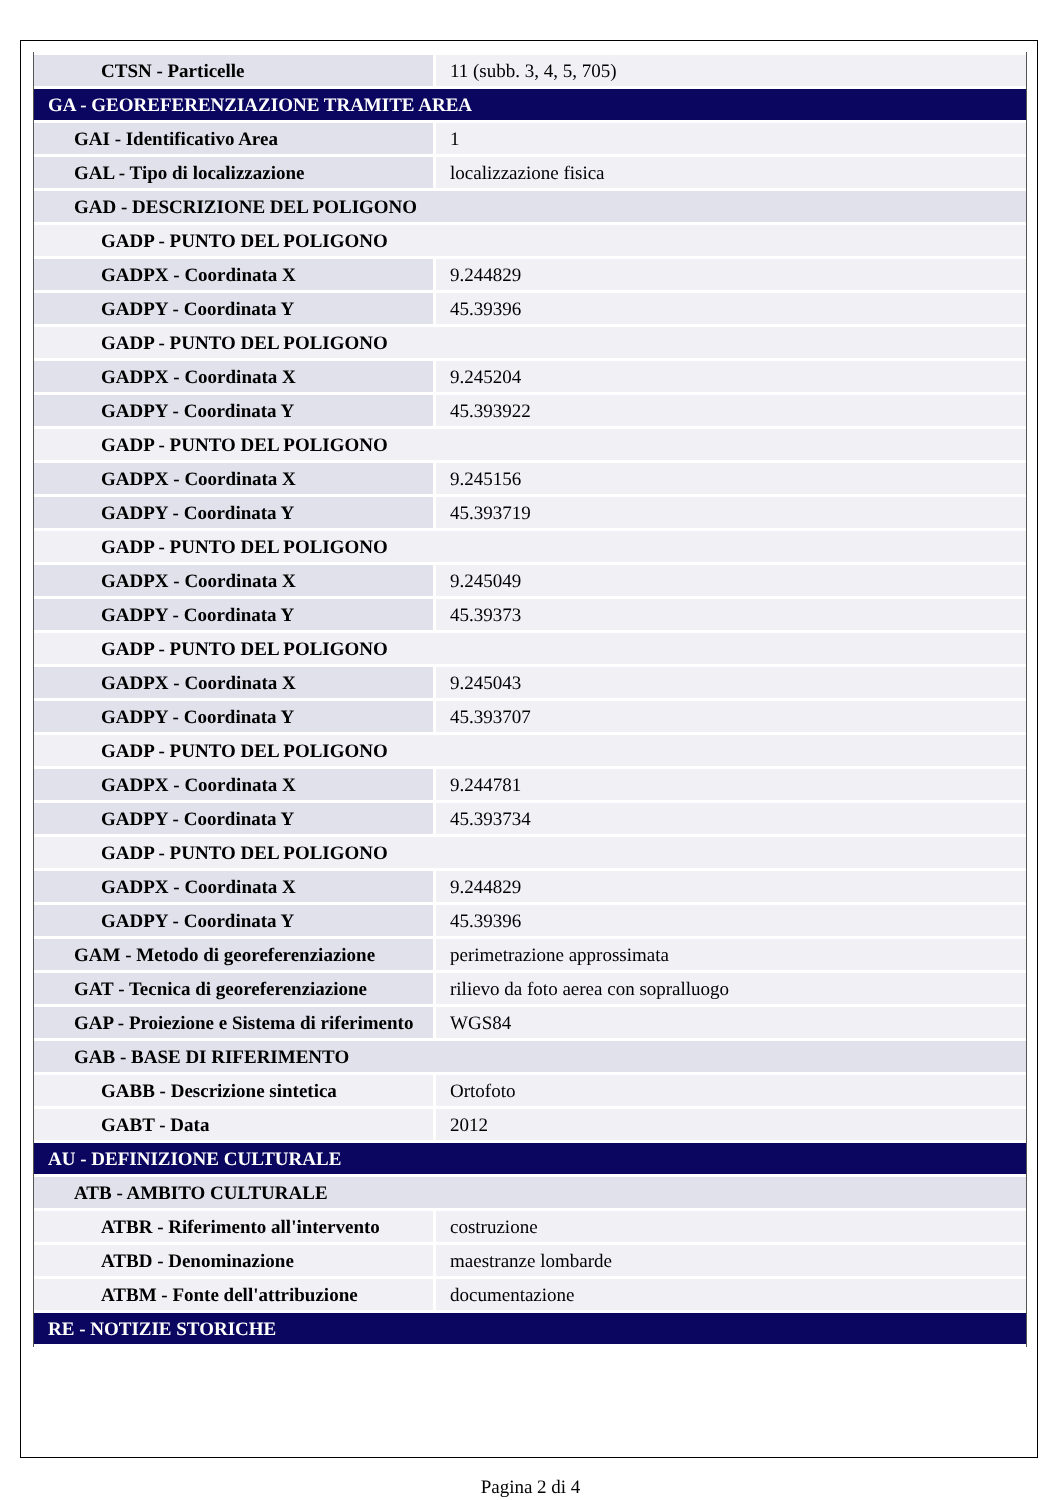| CTSN - Particelle | 11 (subb. 3, 4, 5, 705) |
| GA - GEOREFERENZIAZIONE TRAMITE AREA | |
| GAI - Identificativo Area | 1 |
| GAL - Tipo di localizzazione | localizzazione fisica |
| GAD - DESCRIZIONE DEL POLIGONO | |
| GADP - PUNTO DEL POLIGONO | |
| GADPX - Coordinata X | 9.244829 |
| GADPY - Coordinata Y | 45.39396 |
| GADP - PUNTO DEL POLIGONO | |
| GADPX - Coordinata X | 9.245204 |
| GADPY - Coordinata Y | 45.393922 |
| GADP - PUNTO DEL POLIGONO | |
| GADPX - Coordinata X | 9.245156 |
| GADPY - Coordinata Y | 45.393719 |
| GADP - PUNTO DEL POLIGONO | |
| GADPX - Coordinata X | 9.245049 |
| GADPY - Coordinata Y | 45.39373 |
| GADP - PUNTO DEL POLIGONO | |
| GADPX - Coordinata X | 9.245043 |
| GADPY - Coordinata Y | 45.393707 |
| GADP - PUNTO DEL POLIGONO | |
| GADPX - Coordinata X | 9.244781 |
| GADPY - Coordinata Y | 45.393734 |
| GADP - PUNTO DEL POLIGONO | |
| GADPX - Coordinata X | 9.244829 |
| GADPY - Coordinata Y | 45.39396 |
| GAM - Metodo di georeferenziazione | perimetrazione approssimata |
| GAT - Tecnica di georeferenziazione | rilievo da foto aerea con sopralluogo |
| GAP - Proiezione e Sistema di riferimento | WGS84 |
| GAB - BASE DI RIFERIMENTO | |
| GABB - Descrizione sintetica | Ortofoto |
| GABT - Data | 2012 |
| AU - DEFINIZIONE CULTURALE | |
| ATB - AMBITO CULTURALE | |
| ATBR - Riferimento all'intervento | costruzione |
| ATBD - Denominazione | maestranze lombarde |
| ATBM - Fonte dell'attribuzione | documentazione |
| RE - NOTIZIE STORICHE | |
Pagina 2 di 4